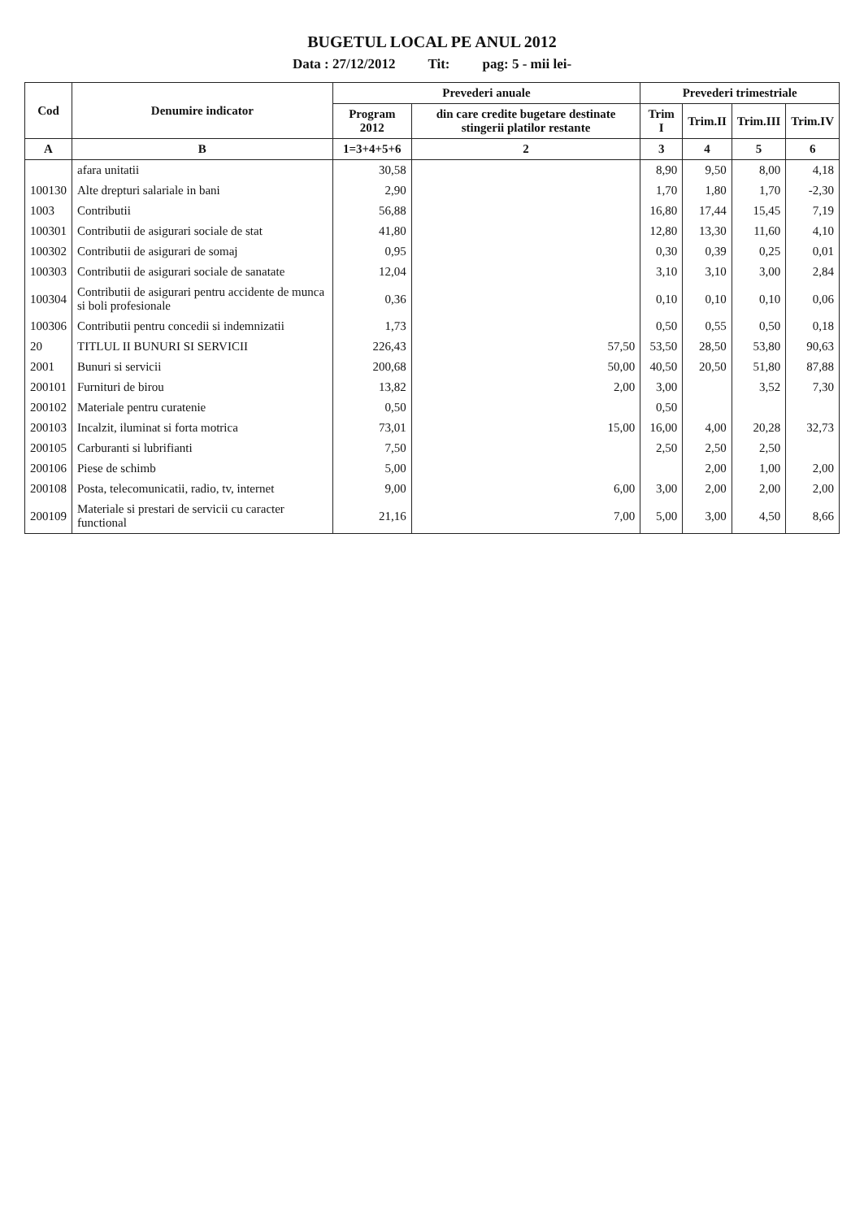BUGETUL LOCAL PE ANUL 2012
Data : 27/12/2012 Tit: pag: 5 - mii lei-
| Cod | Denumire indicator | Prevederi anuale | | Prevederi trimestriale | | | |
| --- | --- | --- | --- | --- | --- | --- | --- |
| | | Program 2012 | din care credite bugetare destinate stingerii platilor restante | Trim I | Trim.II | Trim.III | Trim.IV |
| A | B | 1=3+4+5+6 | 2 | 3 | 4 | 5 | 6 |
| | afara unitatii | 30,58 | | 8,90 | 9,50 | 8,00 | 4,18 |
| 100130 | Alte drepturi salariale in bani | 2,90 | | 1,70 | 1,80 | 1,70 | -2,30 |
| 1003 | Contributii | 56,88 | | 16,80 | 17,44 | 15,45 | 7,19 |
| 100301 | Contributii de asigurari sociale de stat | 41,80 | | 12,80 | 13,30 | 11,60 | 4,10 |
| 100302 | Contributii de asigurari de somaj | 0,95 | | 0,30 | 0,39 | 0,25 | 0,01 |
| 100303 | Contributii de asigurari sociale de sanatate | 12,04 | | 3,10 | 3,10 | 3,00 | 2,84 |
| 100304 | Contributii de asigurari pentru accidente de munca si boli profesionale | 0,36 | | 0,10 | 0,10 | 0,10 | 0,06 |
| 100306 | Contributii pentru concedii si indemnizatii | 1,73 | | 0,50 | 0,55 | 0,50 | 0,18 |
| 20 | TITLUL II BUNURI SI SERVICII | 226,43 | 57,50 | 53,50 | 28,50 | 53,80 | 90,63 |
| 2001 | Bunuri si servicii | 200,68 | 50,00 | 40,50 | 20,50 | 51,80 | 87,88 |
| 200101 | Furnituri de birou | 13,82 | 2,00 | 3,00 | | 3,52 | 7,30 |
| 200102 | Materiale pentru curatenie | 0,50 | | 0,50 | | | |
| 200103 | Incalzit, iluminat si forta motrica | 73,01 | 15,00 | 16,00 | 4,00 | 20,28 | 32,73 |
| 200105 | Carburanti si lubrifianti | 7,50 | | 2,50 | 2,50 | 2,50 | |
| 200106 | Piese de schimb | 5,00 | | | 2,00 | 1,00 | 2,00 |
| 200108 | Posta, telecomunicatii, radio, tv, internet | 9,00 | 6,00 | 3,00 | 2,00 | 2,00 | 2,00 |
| 200109 | Materiale si prestari de servicii cu caracter functional | 21,16 | 7,00 | 5,00 | 3,00 | 4,50 | 8,66 |